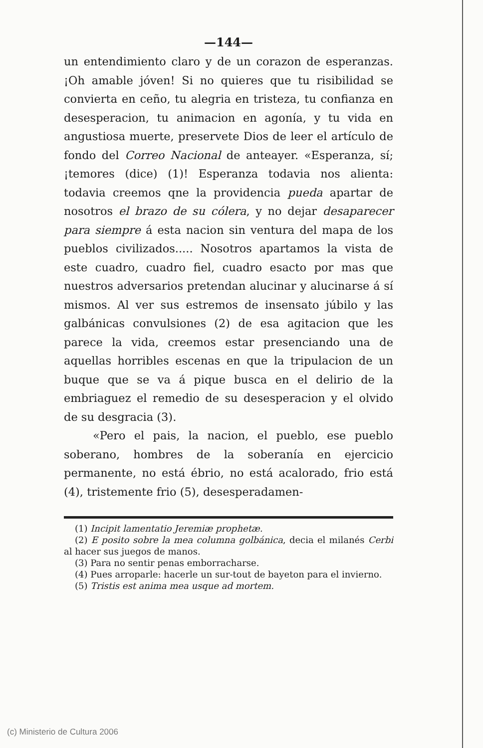—144—
un entendimiento claro y de un corazon de esperanzas. ¡Oh amable jóven! Si no quieres que tu risibilidad se convierta en ceño, tu alegria en tristeza, tu confianza en desesperacion, tu animacion en agonía, y tu vida en angustiosa muerte, preservete Dios de leer el artículo de fondo del Correo Nacional de anteayer. «Esperanza, sí; ¡temores (dice) (1)! Esperanza todavia nos alienta: todavia creemos qne la providencia pueda apartar de nosotros el brazo de su cólera, y no dejar desaparecer para siempre á esta nacion sin ventura del mapa de los pueblos civilizados..... Nosotros apartamos la vista de este cuadro, cuadro fiel, cuadro esacto por mas que nuestros adversarios pretendan alucinar y alucinarse á sí mismos. Al ver sus estremos de insensato júbilo y las galbánicas convulsiones (2) de esa agitacion que les parece la vida, creemos estar presenciando una de aquellas horribles escenas en que la tripulacion de un buque que se va á pique busca en el delirio de la embriaguez el remedio de su desesperacion y el olvido de su desgracia (3).
«Pero el pais, la nacion, el pueblo, ese pueblo soberano, hombres de la soberanía en ejercicio permanente, no está ébrio, no está acalorado, frio está (4), tristemente frio (5), desesperadamen-
(1) Incipit lamentatio Jeremiæ prophetæ.
(2) E posito sobre la mea columna golbánica, decia el milanés Cerbi al hacer sus juegos de manos.
(3) Para no sentir penas emborracharse.
(4) Pues arroparle: hacerle un sur-tout de bayeton para el invierno.
(5) Tristis est anima mea usque ad mortem.
(c) Ministerio de Cultura 2006